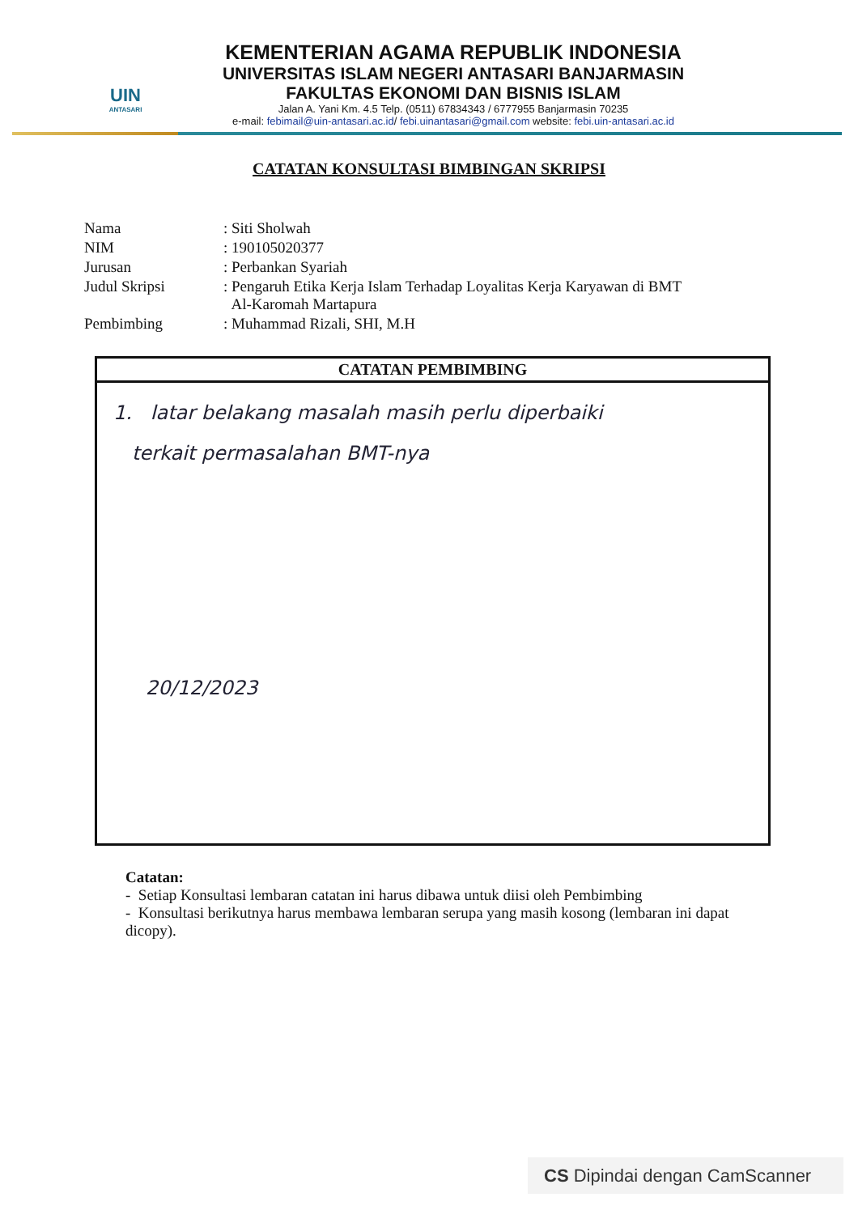UIN
ANTASARI
KEMENTERIAN AGAMA REPUBLIK INDONESIA
UNIVERSITAS ISLAM NEGERI ANTASARI BANJARMASIN
FAKULTAS EKONOMI DAN BISNIS ISLAM
Jalan A. Yani Km. 4.5 Telp. (0511) 67834343 / 6777955 Banjarmasin 70235
e-mail: febimail@uin-antasari.ac.id/ febi.uinantasari@gmail.com website: febi.uin-antasari.ac.id
CATATAN KONSULTASI BIMBINGAN SKRIPSI
| Nama | : Siti Sholwah |
| NIM | : 190105020377 |
| Jurusan | : Perbankan Syariah |
| Judul Skripsi | : Pengaruh Etika Kerja Islam Terhadap Loyalitas Kerja Karyawan di BMT Al-Karomah Martapura |
| Pembimbing | : Muhammad Rizali, SHI, M.H |
CATATAN PEMBIMBING
1. latar belakang masalah masih perlu diperbaiki
terkait permasalahan BMT-nya
20/12/2023
Catatan:
- Setiap Konsultasi lembaran catatan ini harus dibawa untuk diisi oleh Pembimbing
- Konsultasi berikutnya harus membawa lembaran serupa yang masih kosong (lembaran ini dapat dicopy).
CS Dipindai dengan CamScanner